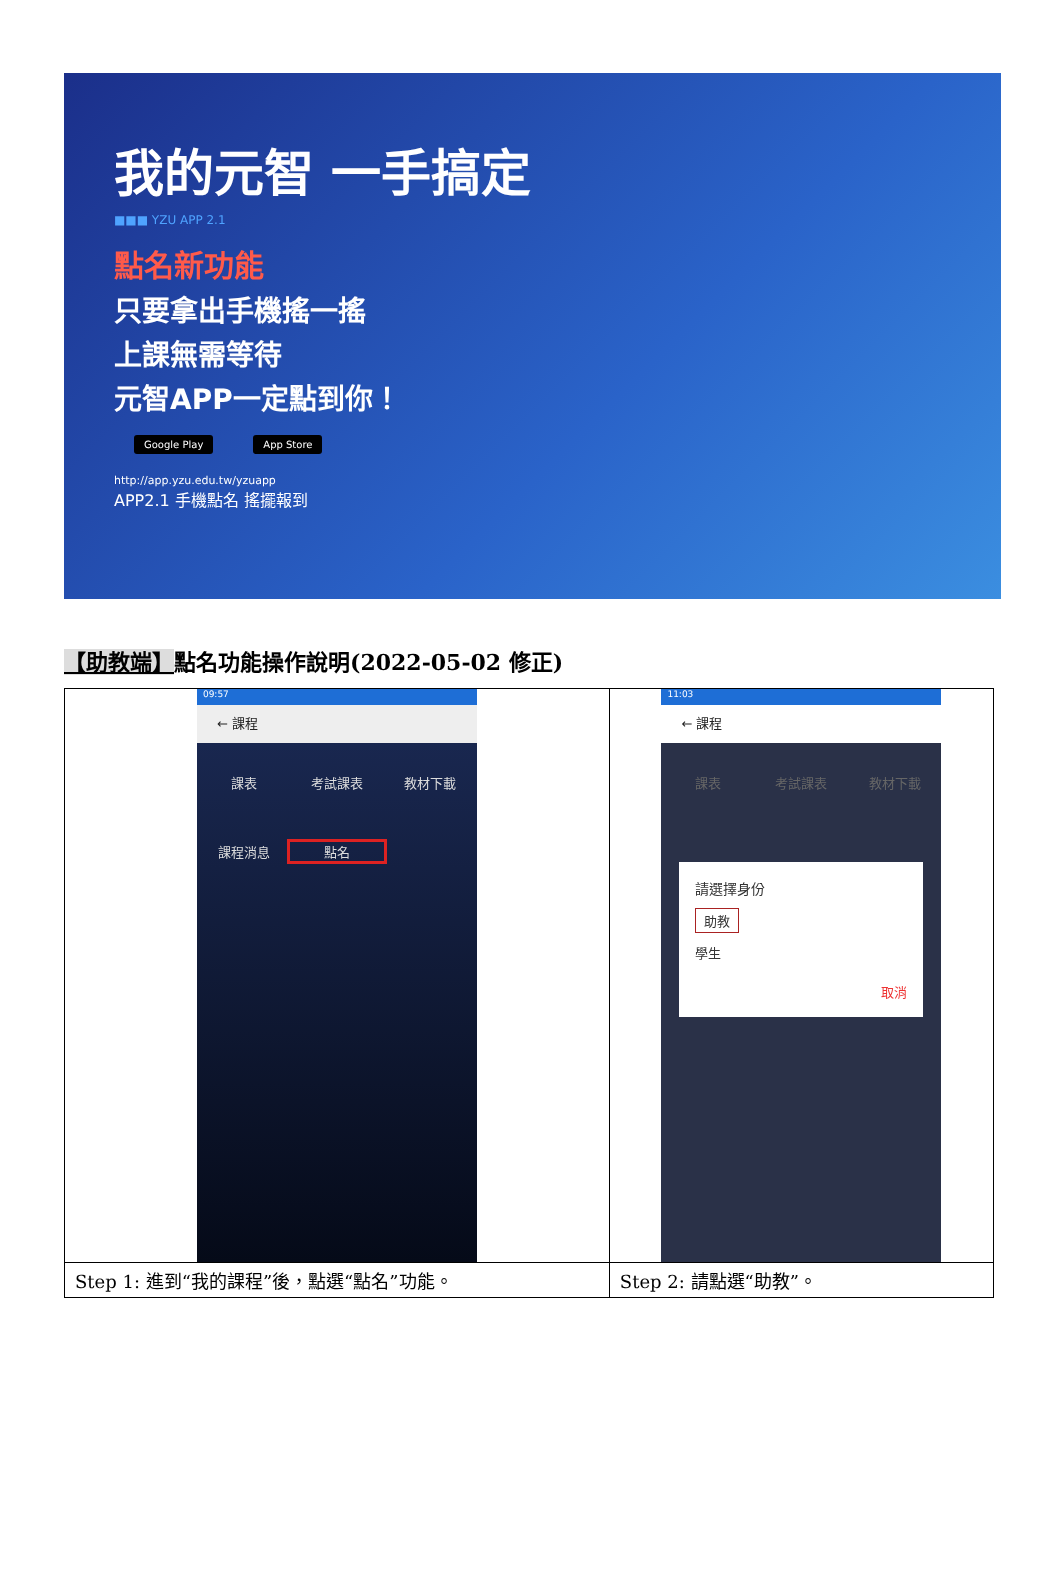我的元智 一手搞定
■■■ YZU APP 2.1
點名新功能
只要拿出手機搖一搖
上課無需等待
元智APP一定點到你！
Google Play App Store
http://app.yzu.edu.tw/yzuapp
APP2.1 手機點名 搖擺報到
【助教端】點名功能操作說明(2022-05-02 修正)
| 09:57 ← 課程 課表 考試課表 教材下載 課程消息 點名 | 11:03 ← 課程 課表 考試課表 教材下載 請選擇身份 助教 學生 取消 |
| Step 1: 進到“我的課程”後，點選“點名”功能。 | Step 2: 請點選“助教”。 |